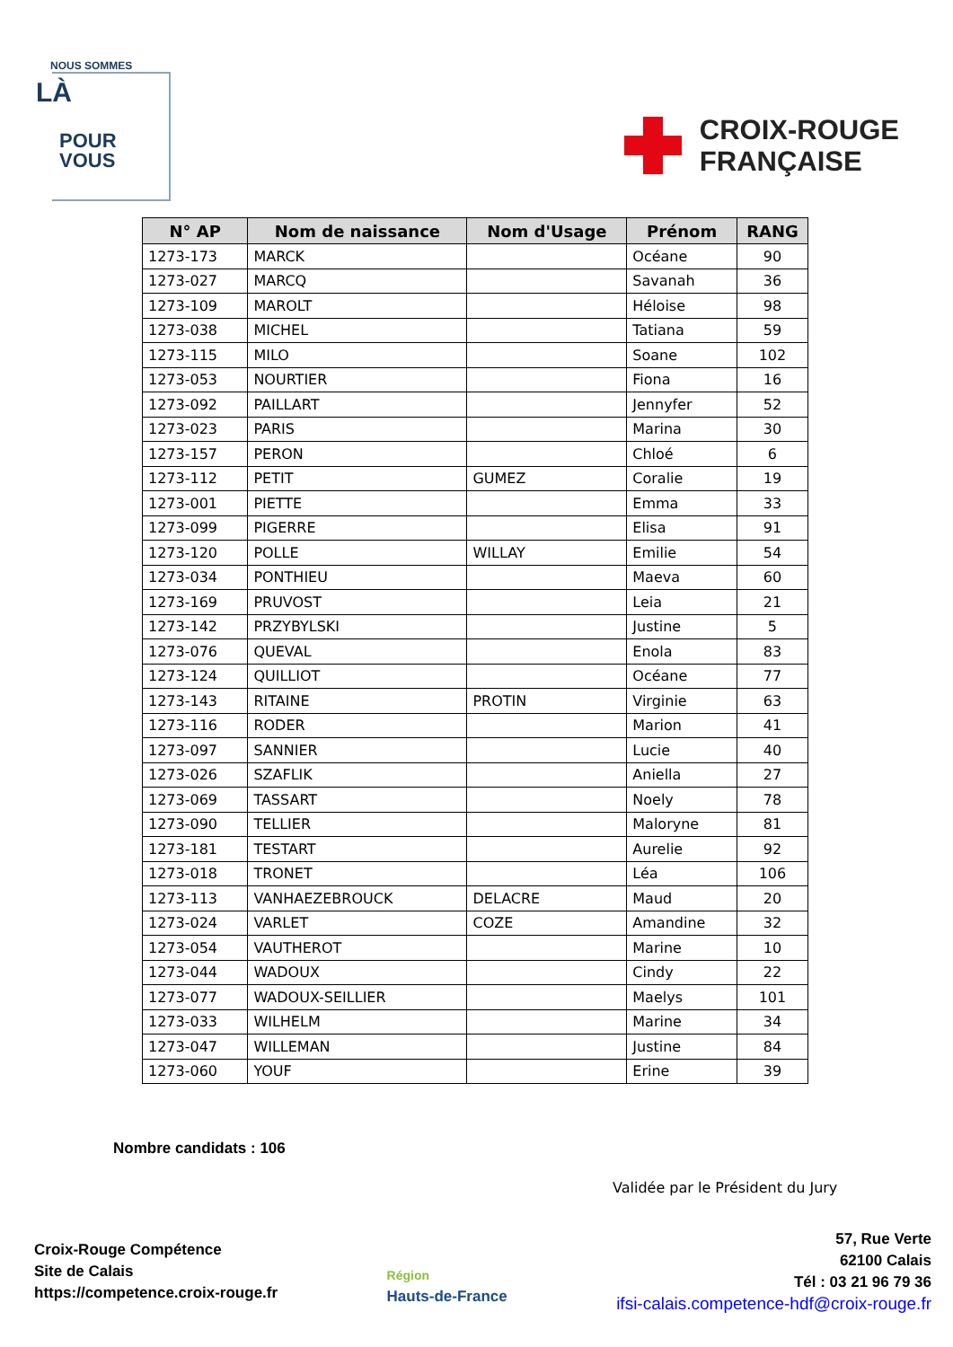NOUS SOMMES
LÀ
POUR
VOUS
CROIX-ROUGE
FRANÇAISE
| N° AP | Nom de naissance | Nom d'Usage | Prénom | RANG |
| --- | --- | --- | --- | --- |
| 1273-173 | MARCK | | Océane | 90 |
| 1273-027 | MARCQ | | Savanah | 36 |
| 1273-109 | MAROLT | | Héloise | 98 |
| 1273-038 | MICHEL | | Tatiana | 59 |
| 1273-115 | MILO | | Soane | 102 |
| 1273-053 | NOURTIER | | Fiona | 16 |
| 1273-092 | PAILLART | | Jennyfer | 52 |
| 1273-023 | PARIS | | Marina | 30 |
| 1273-157 | PERON | | Chloé | 6 |
| 1273-112 | PETIT | GUMEZ | Coralie | 19 |
| 1273-001 | PIETTE | | Emma | 33 |
| 1273-099 | PIGERRE | | Elisa | 91 |
| 1273-120 | POLLE | WILLAY | Emilie | 54 |
| 1273-034 | PONTHIEU | | Maeva | 60 |
| 1273-169 | PRUVOST | | Leia | 21 |
| 1273-142 | PRZYBYLSKI | | Justine | 5 |
| 1273-076 | QUEVAL | | Enola | 83 |
| 1273-124 | QUILLIOT | | Océane | 77 |
| 1273-143 | RITAINE | PROTIN | Virginie | 63 |
| 1273-116 | RODER | | Marion | 41 |
| 1273-097 | SANNIER | | Lucie | 40 |
| 1273-026 | SZAFLIK | | Aniella | 27 |
| 1273-069 | TASSART | | Noely | 78 |
| 1273-090 | TELLIER | | Maloryne | 81 |
| 1273-181 | TESTART | | Aurelie | 92 |
| 1273-018 | TRONET | | Léa | 106 |
| 1273-113 | VANHAEZEBROUCK | DELACRE | Maud | 20 |
| 1273-024 | VARLET | COZE | Amandine | 32 |
| 1273-054 | VAUTHEROT | | Marine | 10 |
| 1273-044 | WADOUX | | Cindy | 22 |
| 1273-077 | WADOUX-SEILLIER | | Maelys | 101 |
| 1273-033 | WILHELM | | Marine | 34 |
| 1273-047 | WILLEMAN | | Justine | 84 |
| 1273-060 | YOUF | | Erine | 39 |
Nombre candidats : 106
Validée par le Président du Jury
Croix-Rouge Compétence
Site de Calais
https://competence.croix-rouge.fr
Région
Hauts-de-France
57, Rue Verte
62100 Calais
Tél : 03 21 96 79 36
ifsi-calais.competence-hdf@croix-rouge.fr